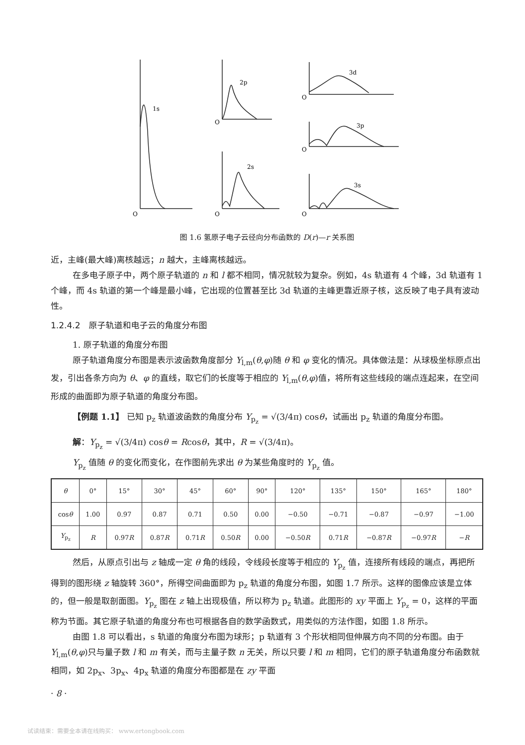1s
2p
2s
3d
3p
3s
O
O
O
O
O
O
图 1.6 氢原子电子云径向分布函数的 D(r)—r 关系图
近，主峰(最大峰)离核越远；n 越大，主峰离核越远。
在多电子原子中，两个原子轨道的 n 和 l 都不相同，情况就较为复杂。例如，4s 轨道有 4 个峰，3d 轨道有 1 个峰，而 4s 轨道的第一个峰是最小峰，它出现的位置甚至比 3d 轨道的主峰更靠近原子核，这反映了电子具有波动性。
1.2.4.2　原子轨道和电子云的角度分布图
1. 原子轨道的角度分布图
原子轨道角度分布图是表示波函数角度部分 Y<sub>l,m</sub>(θ,φ)随 θ 和 φ 变化的情况。具体做法是：从球极坐标原点出发，引出各条方向为 θ、φ 的直线，取它们的长度等于相应的 Y<sub>l,m</sub>(θ,φ)值，将所有这些线段的端点连起来，在空间形成的曲面即为原子轨道的角度分布图。
【例题 1.1】 已知 p<sub>z</sub> 轨道波函数的角度分布 Y<sub>p<sub>z</sub></sub> = √(3/4π) cosθ，试画出 p<sub>z</sub> 轨道的角度分布图。
解：Y<sub>p<sub>z</sub></sub> = √(3/4π) cosθ = Rcosθ，其中，R = √(3/4π)。
Y<sub>p<sub>z</sub></sub> 值随 θ 的变化而变化，在作图前先求出 θ 为某些角度时的 Y<sub>p<sub>z</sub></sub> 值。
| θ | 0° | 15° | 30° | 45° | 60° | 90° | 120° | 135° | 150° | 165° | 180° |
| cos θ | 1.00 | 0.97 | 0.87 | 0.71 | 0.50 | 0.00 | −0.50 | −0.71 | −0.87 | −0.97 | −1.00 |
| Y<sub>p<sub>z</sub></sub> | R | 0.97 R | 0.87 R | 0.71 R | 0.50 R | 0.00 | −0.50 R | 0.71 R | −0.87 R | −0.97 R | − R |
然后，从原点引出与 z 轴成一定 θ 角的线段，令线段长度等于相应的 Y<sub>p<sub>z</sub></sub> 值，连接所有线段的端点，再把所得到的图形绕 z 轴旋转 360°，所得空间曲面即为 p<sub>z</sub> 轨道的角度分布图，如图 1.7 所示。这样的图像应该是立体的，但一般是取剖面图。Y<sub>p<sub>z</sub></sub> 图在 z 轴上出现极值，所以称为 p<sub>z</sub> 轨道。此图形的 xy 平面上 Y<sub>p<sub>z</sub></sub> = 0，这样的平面称为节面。其它原子轨道的角度分布也可根据各自的数学函数式，用类似的方法作图，如图 1.8 所示。
由图 1.8 可以看出，s 轨道的角度分布图为球形；p 轨道有 3 个形状相同但伸展方向不同的分布图。由于 Y<sub>l,m</sub>(θ,φ)只与量子数 l 和 m 有关，而与主量子数 n 无关，所以只要 l 和 m 相同，它们的原子轨道角度分布函数就相同，如 2p<sub>x</sub>、3p<sub>x</sub>、4p<sub>x</sub> 轨道的角度分布图都是在 zy 平面
· 8 ·
试读结束：需要全本请在线购买： www.ertongbook.com